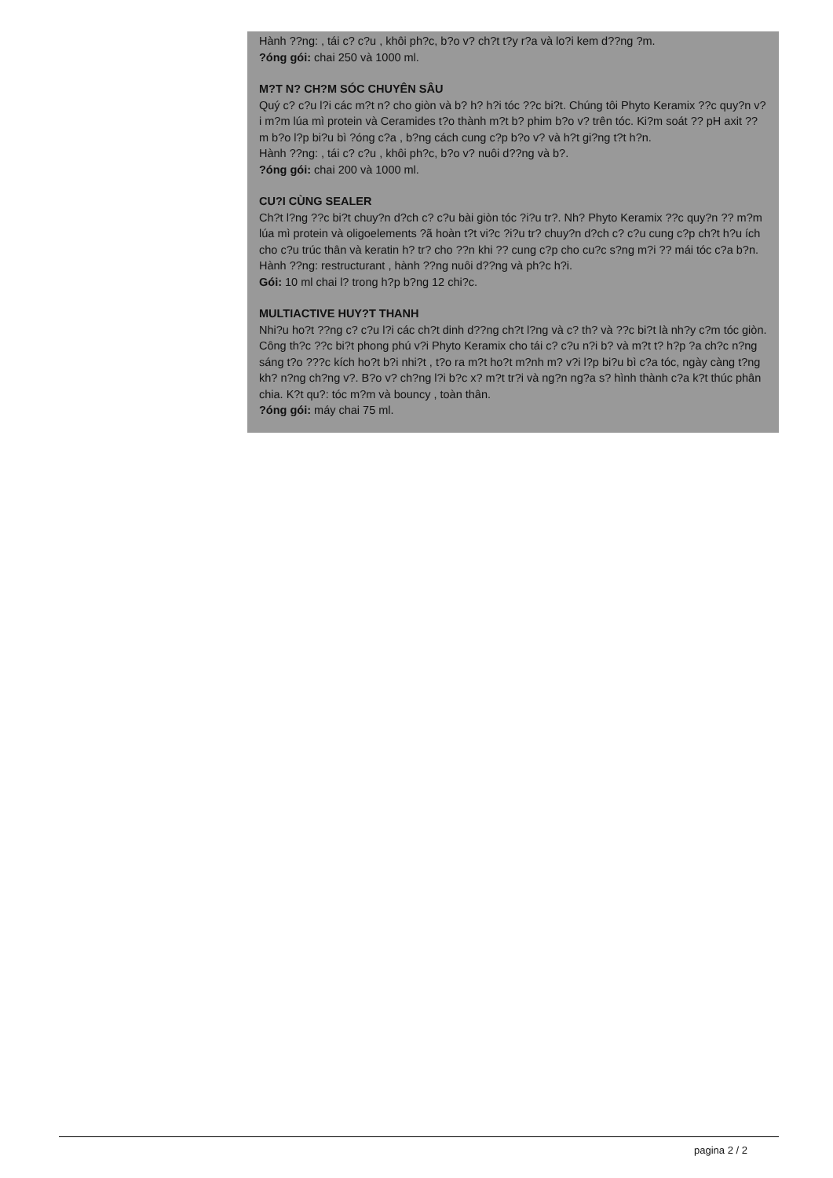Hành ??ng: , tái c? c?u , khôi ph?c, b?o v? ch?t t?y r?a và lo?i kem d??ng ?m.
?óng gói: chai 250 và 1000 ml.
M?T N? CH?M SÓC CHUYÊN SÂU
Quý c? c?u l?i các m?t n? cho giòn và b? h? h?i tóc ??c bi?t. Chúng tôi Phyto Keramix ??c quy?n v?i m?m lúa mì protein và Ceramides t?o thành m?t b? phim b?o v? trên tóc. Ki?m soát ?? pH axit ??m b?o l?p bi?u bì ?óng c?a , b?ng cách cung c?p b?o v? và h?t gi?ng t?t h?n.
Hành ??ng: , tái c? c?u , khôi ph?c, b?o v? nuôi d??ng và b?.
?óng gói: chai 200 và 1000 ml.
CU?I CÙNG SEALER
Ch?t l?ng ??c bi?t chuy?n d?ch c? c?u bài giòn tóc ?i?u tr?. Nh? Phyto Keramix ??c quy?n ?? m?m lúa mì protein và oligoelements ?ã hoàn t?t vi?c ?i?u tr? chuy?n d?ch c? c?u cung c?p ch?t h?u ích cho c?u trúc thân và keratin h? tr? cho ??n khi ?? cung c?p cho cu?c s?ng m?i ?? mái tóc c?a b?n.
Hành ??ng: restructurant , hành ??ng nuôi d??ng và ph?c h?i.
Gói: 10 ml chai l? trong h?p b?ng 12 chi?c.
MULTIACTIVE HUY?T THANH
Nhi?u ho?t ??ng c? c?u l?i các ch?t dinh d??ng ch?t l?ng và c? th? và ??c bi?t là nh?y c?m tóc giòn. Công th?c ??c bi?t phong phú v?i Phyto Keramix cho tái c? c?u n?i b? và m?t t? h?p ?a ch?c n?ng sáng t?o ???c kích ho?t b?i nhi?t , t?o ra m?t ho?t m?nh m? v?i l?p bi?u bì c?a tóc, ngày càng t?ng kh? n?ng ch?ng v?. B?o v? ch?ng l?i b?c x? m?t tr?i và ng?n ng?a s? hình thành c?a k?t thúc phân chia. K?t qu?: tóc m?m và bouncy , toàn thân.
?óng gói: máy chai 75 ml.
pagina 2 / 2